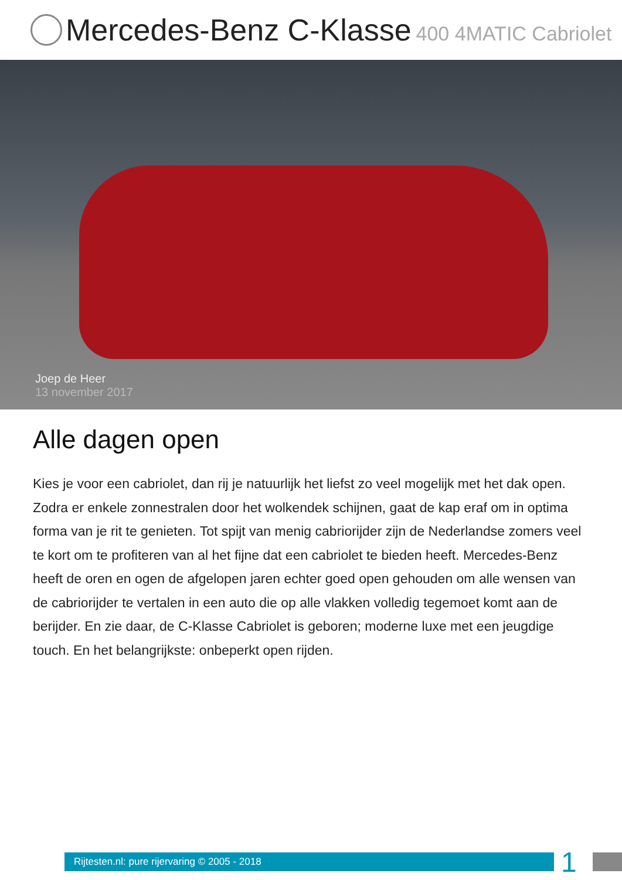Mercedes-Benz C-Klasse 400 4MATIC Cabriolet
Joep de Heer
13 november 2017
Alle dagen open
Kies je voor een cabriolet, dan rij je natuurlijk het liefst zo veel mogelijk met het dak open. Zodra er enkele zonnestralen door het wolkendek schijnen, gaat de kap eraf om in optima forma van je rit te genieten. Tot spijt van menig cabriorijder zijn de Nederlandse zomers veel te kort om te profiteren van al het fijne dat een cabriolet te bieden heeft. Mercedes-Benz heeft de oren en ogen de afgelopen jaren echter goed open gehouden om alle wensen van de cabriorijder te vertalen in een auto die op alle vlakken volledig tegemoet komt aan de berijder. En zie daar, de C-Klasse Cabriolet is geboren; moderne luxe met een jeugdige touch. En het belangrijkste: onbeperkt open rijden.
Rijtesten.nl: pure rijervaring © 2005 - 2018
1